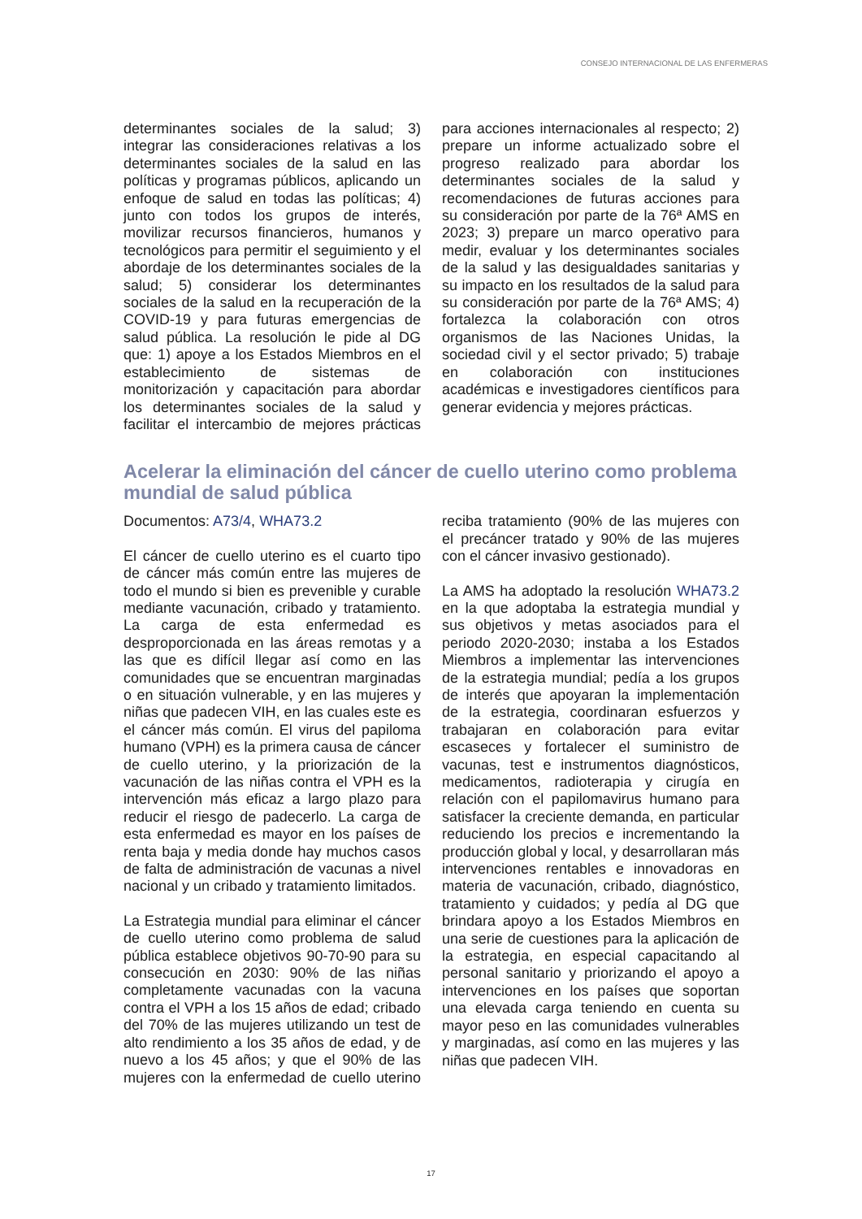CONSEJO INTERNACIONAL DE LAS ENFERMERAS
determinantes sociales de la salud; 3) integrar las consideraciones relativas a los determinantes sociales de la salud en las políticas y programas públicos, aplicando un enfoque de salud en todas las políticas; 4) junto con todos los grupos de interés, movilizar recursos financieros, humanos y tecnológicos para permitir el seguimiento y el abordaje de los determinantes sociales de la salud; 5) considerar los determinantes sociales de la salud en la recuperación de la COVID-19 y para futuras emergencias de salud pública. La resolución le pide al DG que: 1) apoye a los Estados Miembros en el establecimiento de sistemas de monitorización y capacitación para abordar los determinantes sociales de la salud y facilitar el intercambio de mejores prácticas para acciones internacionales al respecto; 2) prepare un informe actualizado sobre el progreso realizado para abordar los determinantes sociales de la salud y recomendaciones de futuras acciones para su consideración por parte de la 76ª AMS en 2023; 3) prepare un marco operativo para medir, evaluar y los determinantes sociales de la salud y las desigualdades sanitarias y su impacto en los resultados de la salud para su consideración por parte de la 76ª AMS; 4) fortalezca la colaboración con otros organismos de las Naciones Unidas, la sociedad civil y el sector privado; 5) trabaje en colaboración con instituciones académicas e investigadores científicos para generar evidencia y mejores prácticas.
Acelerar la eliminación del cáncer de cuello uterino como problema mundial de salud pública
Documentos: A73/4, WHA73.2
El cáncer de cuello uterino es el cuarto tipo de cáncer más común entre las mujeres de todo el mundo si bien es prevenible y curable mediante vacunación, cribado y tratamiento. La carga de esta enfermedad es desproporcionada en las áreas remotas y a las que es difícil llegar así como en las comunidades que se encuentran marginadas o en situación vulnerable, y en las mujeres y niñas que padecen VIH, en las cuales este es el cáncer más común. El virus del papiloma humano (VPH) es la primera causa de cáncer de cuello uterino, y la priorización de la vacunación de las niñas contra el VPH es la intervención más eficaz a largo plazo para reducir el riesgo de padecerlo. La carga de esta enfermedad es mayor en los países de renta baja y media donde hay muchos casos de falta de administración de vacunas a nivel nacional y un cribado y tratamiento limitados.
La Estrategia mundial para eliminar el cáncer de cuello uterino como problema de salud pública establece objetivos 90-70-90 para su consecución en 2030: 90% de las niñas completamente vacunadas con la vacuna contra el VPH a los 15 años de edad; cribado del 70% de las mujeres utilizando un test de alto rendimiento a los 35 años de edad, y de nuevo a los 45 años; y que el 90% de las mujeres con la enfermedad de cuello uterino reciba tratamiento (90% de las mujeres con el precáncer tratado y 90% de las mujeres con el cáncer invasivo gestionado).
La AMS ha adoptado la resolución WHA73.2 en la que adoptaba la estrategia mundial y sus objetivos y metas asociados para el periodo 2020-2030; instaba a los Estados Miembros a implementar las intervenciones de la estrategia mundial; pedía a los grupos de interés que apoyaran la implementación de la estrategia, coordinaran esfuerzos y trabajaran en colaboración para evitar escaseces y fortalecer el suministro de vacunas, test e instrumentos diagnósticos, medicamentos, radioterapia y cirugía en relación con el papilomavirus humano para satisfacer la creciente demanda, en particular reduciendo los precios e incrementando la producción global y local, y desarrollaran más intervenciones rentables e innovadoras en materia de vacunación, cribado, diagnóstico, tratamiento y cuidados; y pedía al DG que brindara apoyo a los Estados Miembros en una serie de cuestiones para la aplicación de la estrategia, en especial capacitando al personal sanitario y priorizando el apoyo a intervenciones en los países que soportan una elevada carga teniendo en cuenta su mayor peso en las comunidades vulnerables y marginadas, así como en las mujeres y las niñas que padecen VIH.
17